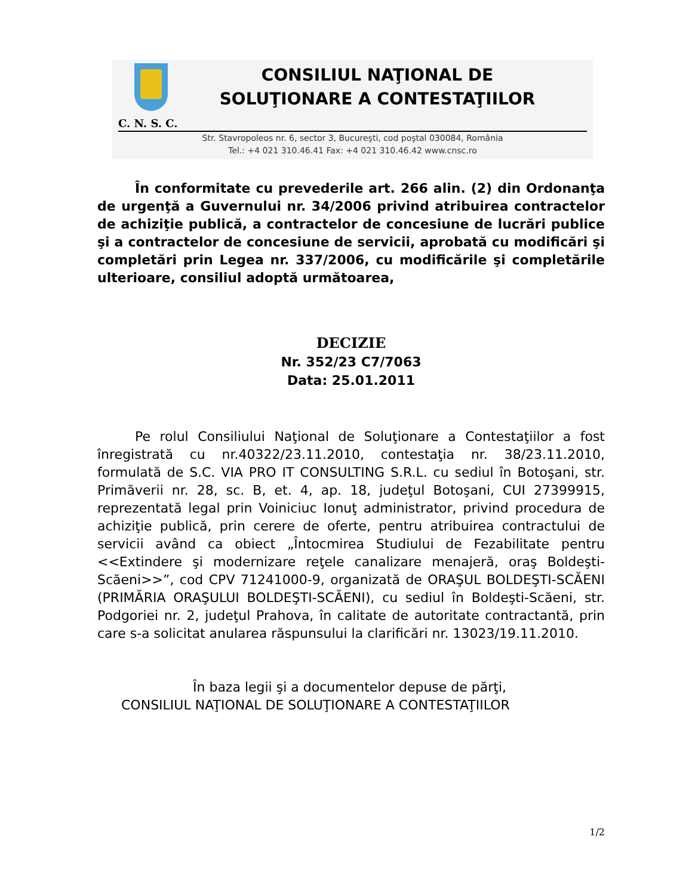CONSILIUL NAŢIONAL DE
SOLUŢIONARE A CONTESTAŢIILOR
C. N. S. C.
Str. Stavropoleos nr. 6, sector 3, Bucureşti, cod poştal 030084, România
Tel.: +4 021 310.46.41 Fax: +4 021 310.46.42 www.cnsc.ro
În conformitate cu prevederile art. 266 alin. (2) din Ordonanţa de urgenţă a Guvernului nr. 34/2006 privind atribuirea contractelor de achiziţie publică, a contractelor de concesiune de lucrări publice şi a contractelor de concesiune de servicii, aprobată cu modificări şi completări prin Legea nr. 337/2006, cu modificările şi completările ulterioare, consiliul adoptă următoarea,
DECIZIE
Nr. 352/23 C7/7063
Data: 25.01.2011
Pe rolul Consiliului Naţional de Soluţionare a Contestaţiilor a fost înregistrată cu nr.40322/23.11.2010, contestaţia nr. 38/23.11.2010, formulată de S.C. VIA PRO IT CONSULTING S.R.L. cu sediul în Botoşani, str. Primăverii nr. 28, sc. B, et. 4, ap. 18, judeţul Botoşani, CUI 27399915, reprezentată legal prin Voiniciuc Ionuţ administrator, privind procedura de achiziţie publică, prin cerere de oferte, pentru atribuirea contractului de servicii având ca obiect „Întocmirea Studiului de Fezabilitate pentru <<Extindere şi modernizare reţele canalizare menajeră, oraş Boldeşti-Scăeni>>”, cod CPV 71241000-9, organizată de ORAŞUL BOLDEŞTI-SCĂENI (PRIMĂRIA ORAŞULUI BOLDEŞTI-SCĂENI), cu sediul în Boldeşti-Scăeni, str. Podgoriei nr. 2, judeţul Prahova, în calitate de autoritate contractantă, prin care s-a solicitat anularea răspunsului la clarificări nr. 13023/19.11.2010.
În baza legii şi a documentelor depuse de părţi,
CONSILIUL NAŢIONAL DE SOLUŢIONARE A CONTESTAŢIILOR
1/2